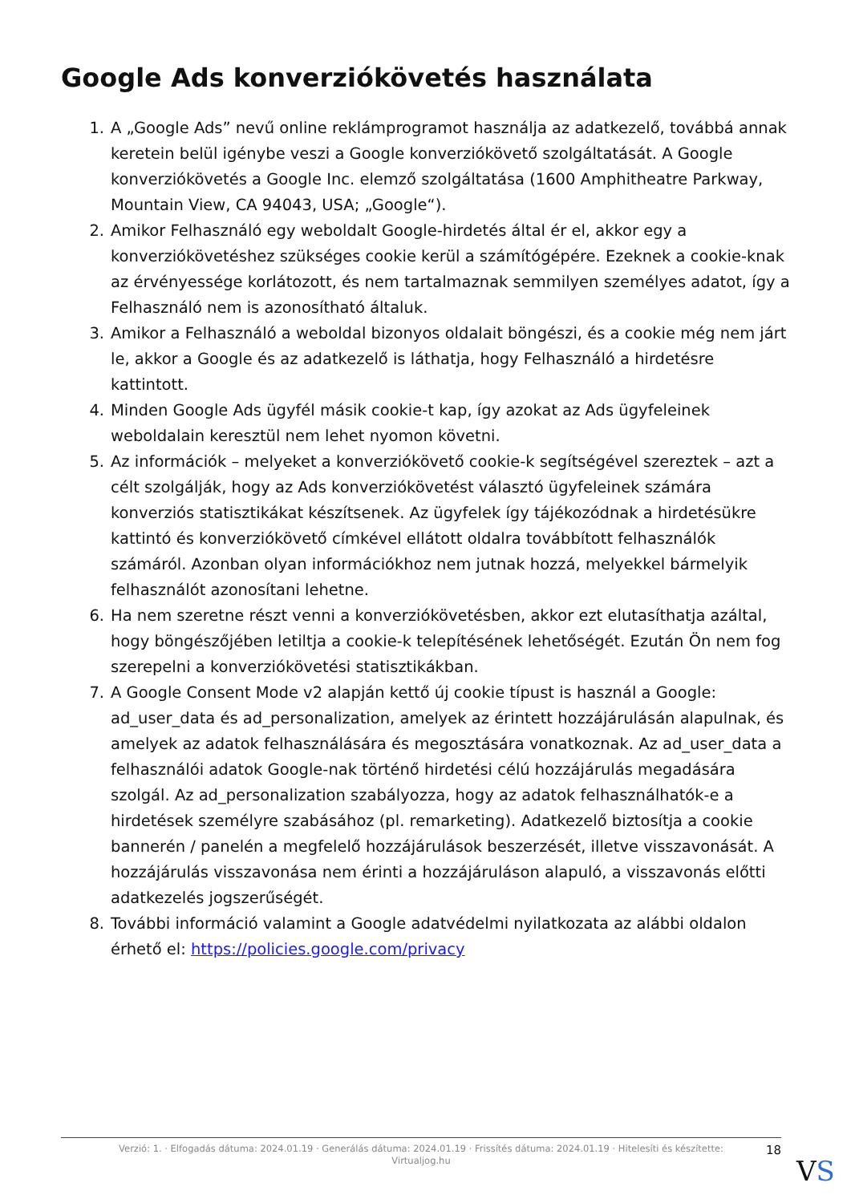Google Ads konverziókövetés használata
1. A „Google Ads” nevű online reklámprogramot használja az adatkezelő, továbbá annak keretein belül igénybe veszi a Google konverziókövető szolgáltatását. A Google konverziókövetés a Google Inc. elemző szolgáltatása (1600 Amphitheatre Parkway, Mountain View, CA 94043, USA; „Google“).
2. Amikor Felhasználó egy weboldalt Google-hirdetés által ér el, akkor egy a konverziókövetéshez szükséges cookie kerül a számítógépére. Ezeknek a cookie-knak az érvényessége korlátozott, és nem tartalmaznak semmilyen személyes adatot, így a Felhasználó nem is azonosítható általuk.
3. Amikor a Felhasználó a weboldal bizonyos oldalait böngészi, és a cookie még nem járt le, akkor a Google és az adatkezelő is láthatja, hogy Felhasználó a hirdetésre kattintott.
4. Minden Google Ads ügyfél másik cookie-t kap, így azokat az Ads ügyfeleinek weboldalain keresztül nem lehet nyomon követni.
5. Az információk – melyeket a konverziókövető cookie-k segítségével szereztek – azt a célt szolgálják, hogy az Ads konverziókövetést választó ügyfeleinek számára konverziós statisztikákat készítsenek. Az ügyfelek így tájékozódnak a hirdetésükre kattintó és konverziókövető címkével ellátott oldalra továbbított felhasználók számáról. Azonban olyan információkhoz nem jutnak hozzá, melyekkel bármelyik felhasználót azonosítani lehetne.
6. Ha nem szeretne részt venni a konverziókövetésben, akkor ezt elutasíthatja azáltal, hogy böngészőjében letiltja a cookie-k telepítésének lehetőségét. Ezután Ön nem fog szerepelni a konverziókövetési statisztikákban.
7. A Google Consent Mode v2 alapján kettő új cookie típust is használ a Google: ad_user_data és ad_personalization, amelyek az érintett hozzájárulásán alapulnak, és amelyek az adatok felhasználására és megosztására vonatkoznak. Az ad_user_data a felhasználói adatok Google-nak történő hirdetési célú hozzájárulás megadására szolgál. Az ad_personalization szabályozza, hogy az adatok felhasználhatók-e a hirdetések személyre szabásához (pl. remarketing). Adatkezelő biztosítja a cookie bannerén / panelén a megfelelő hozzájárulások beszerzését, illetve visszavonását. A hozzájárulás visszavonása nem érinti a hozzájáruláson alapuló, a visszavonás előtti adatkezelés jogszerűségét.
8. További információ valamint a Google adatvédelmi nyilatkozata az alábbi oldalon érhető el: https://policies.google.com/privacy
Verzió: 1. · Elfogadás dátuma: 2024.01.19 · Generálás dátuma: 2024.01.19 · Frissítés dátuma: 2024.01.19 · Hitelesíti és készítette:
Virtualjog.hu
18
VS